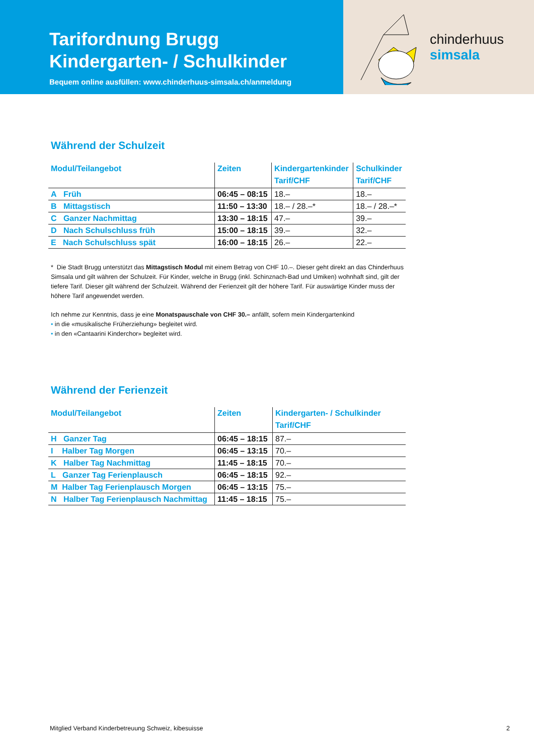Tarifordnung Brugg
Kindergarten- / Schulkinder
Bequem online ausfüllen: www.chinderhuus-simsala.ch/anmeldung
chinderhuus
simsala
Während der Schulzeit
| Modul/Teilangebot | Zeiten | Kindergartenkinder Tarif/CHF | Schulkinder Tarif/CHF |
| --- | --- | --- | --- |
| A Früh | 06:45 – 08:15 | 18.– | 18.– |
| B Mittagstisch | 11:50 – 13:30 | 18.– / 28.–* | 18.– / 28.–* |
| C Ganzer Nachmittag | 13:30 – 18:15 | 47.– | 39.– |
| D Nach Schulschluss früh | 15:00 – 18:15 | 39.– | 32.– |
| E Nach Schulschluss spät | 16:00 – 18:15 | 26.– | 22.– |
* Die Stadt Brugg unterstützt das Mittagstisch Modul mit einem Betrag von CHF 10.–. Dieser geht direkt an das Chinderhuus Simsala und gilt währen der Schulzeit. Für Kinder, welche in Brugg (inkl. Schinznach-Bad und Umiken) wohnhaft sind, gilt der tiefere Tarif. Dieser gilt während der Schulzeit. Während der Ferienzeit gilt der höhere Tarif. Für auswärtige Kinder muss der höhere Tarif angewendet werden.
Ich nehme zur Kenntnis, dass je eine Monatspauschale von CHF 30.– anfällt, sofern mein Kindergartenkind
• in die «musikalische Früherziehung» begleitet wird.
• in den «Cantaarini Kinderchor» begleitet wird.
Während der Ferienzeit
| Modul/Teilangebot | Zeiten | Kindergarten- / Schulkinder Tarif/CHF |
| --- | --- | --- |
| H Ganzer Tag | 06:45 – 18:15 | 87.– |
| I Halber Tag Morgen | 06:45 – 13:15 | 70.– |
| K Halber Tag Nachmittag | 11:45 – 18:15 | 70.– |
| L Ganzer Tag Ferienplausch | 06:45 – 18:15 | 92.– |
| M Halber Tag Ferienplausch Morgen | 06:45 – 13:15 | 75.– |
| N Halber Tag Ferienplausch Nachmittag | 11:45 – 18:15 | 75.– |
Mitglied Verband Kinderbetreuung Schweiz, kibesuisse 2